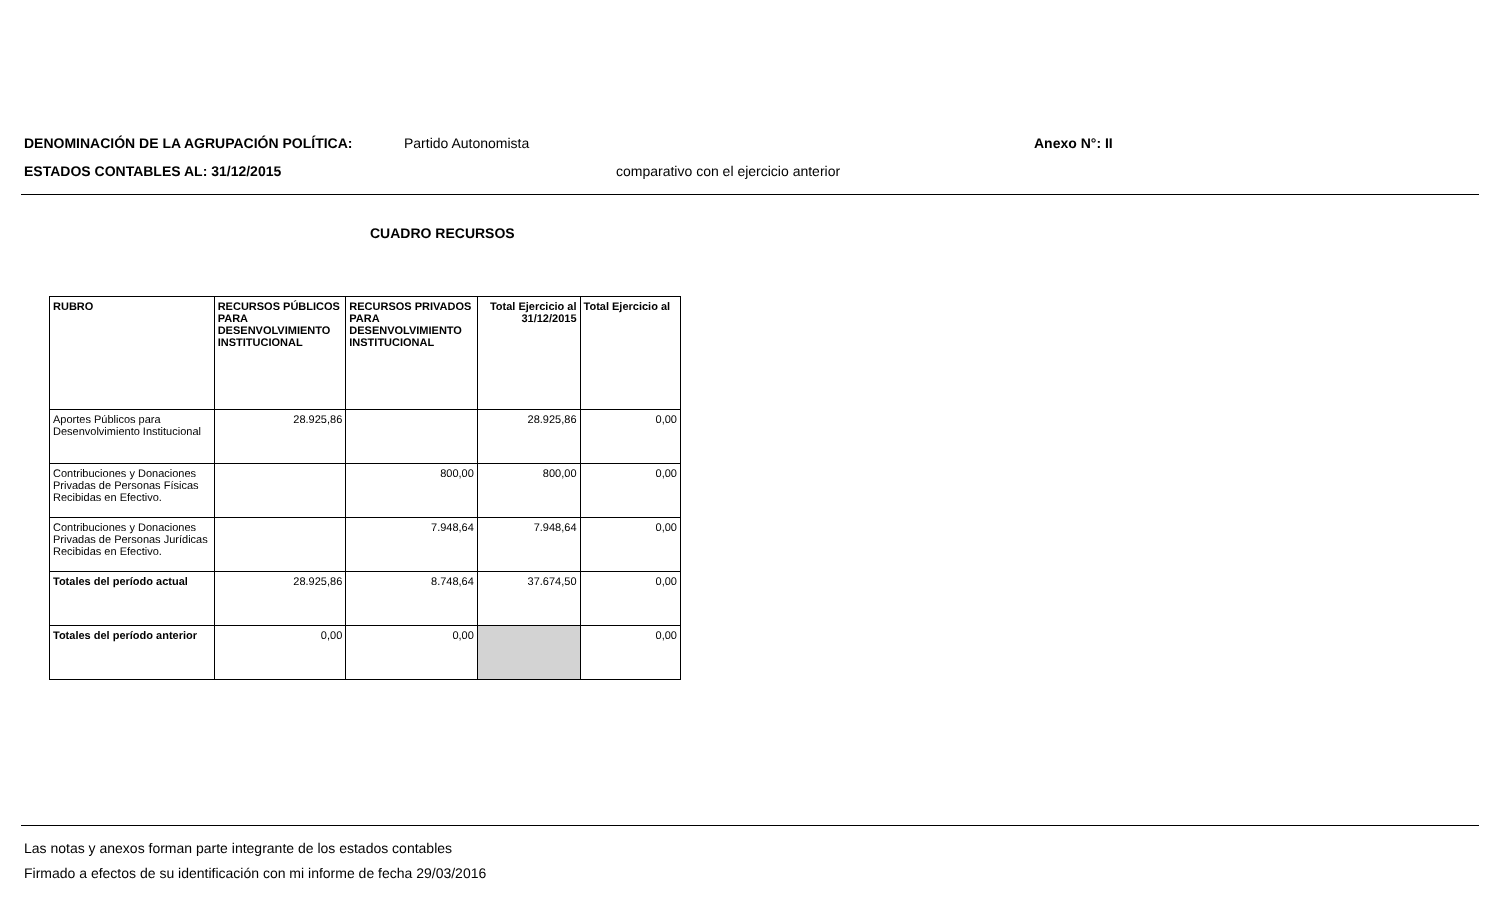DENOMINACIÓN DE LA AGRUPACIÓN POLÍTICA: Partido Autonomista Anexo N°: II
ESTADOS CONTABLES AL: 31/12/2015 comparativo con el ejercicio anterior
CUADRO RECURSOS
| RUBRO | RECURSOS PÚBLICOS PARA DESENVOLVIMIENTO INSTITUCIONAL | RECURSOS PRIVADOS PARA DESENVOLVIMIENTO INSTITUCIONAL | Total Ejercicio al 31/12/2015 | Total Ejercicio al |
| --- | --- | --- | --- | --- |
| Aportes Públicos para Desenvolvimiento Institucional | 28.925,86 | | 28.925,86 | 0,00 |
| Contribuciones y Donaciones Privadas de Personas Físicas Recibidas en Efectivo. | | 800,00 | 800,00 | 0,00 |
| Contribuciones y Donaciones Privadas de Personas Jurídicas Recibidas en Efectivo. | | 7.948,64 | 7.948,64 | 0,00 |
| Totales del período actual | 28.925,86 | 8.748,64 | 37.674,50 | 0,00 |
| Totales del período anterior | 0,00 | 0,00 | | 0,00 |
Las notas y anexos forman parte integrante de los estados contables
Firmado a efectos de su identificación con mi informe de fecha 29/03/2016